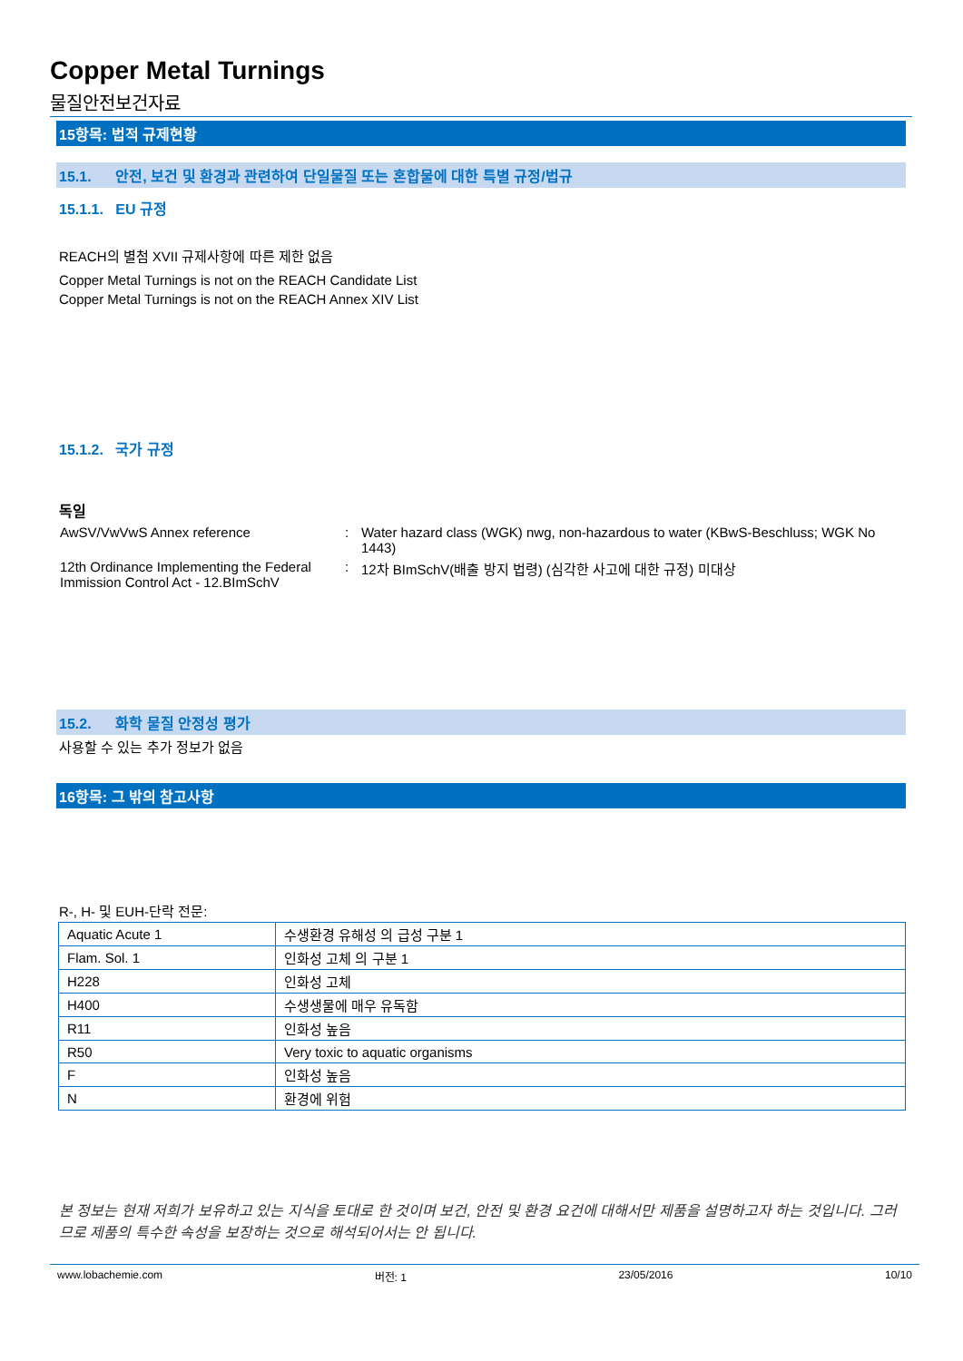Copper Metal Turnings
물질안전보건자료
15항목: 법적 규제현황
15.1. 안전, 보건 및 환경과 관련하여 단일물질 또는 혼합물에 대한 특별 규정/법규
15.1.1. EU 규정
REACH의 별첨 XVII 규제사항에 따른 제한 없음
Copper Metal Turnings is not on the REACH Candidate List
Copper Metal Turnings is not on the REACH Annex XIV List
15.1.2. 국가 규정
독일
| AwSV/VwVwS Annex reference | : | Water hazard class (WGK) nwg, non-hazardous to water (KBwS-Beschluss; WGK No 1443) |
| 12th Ordinance Implementing the Federal Immission Control Act - 12.BImSchV | : | 12차 BImSchV(배출 방지 법령) (심각한 사고에 대한 규정) 미대상 |
15.2. 화학 물질 안정성 평가
사용할 수 있는 추가 정보가 없음
16항목: 그 밖의 참고사항
R-, H- 및 EUH-단락 전문:
| Aquatic Acute 1 | 수생환경 유해성 의 급성 구분 1 |
| Flam. Sol. 1 | 인화성 고체 의 구분 1 |
| H228 | 인화성 고체 |
| H400 | 수생생물에 매우 유독함 |
| R11 | 인화성 높음 |
| R50 | Very toxic to aquatic organisms |
| F | 인화성 높음 |
| N | 환경에 위험 |
본 정보는 현재 저희가 보유하고 있는 지식을 토대로 한 것이며 보건, 안전 및 환경 요건에 대해서만 제품을 설명하고자 하는 것입니다. 그러므로 제품의 특수한 속성을 보장하는 것으로 해석되어서는 안 됩니다.
www.lobachemie.com 버전: 1 23/05/2016 10/10